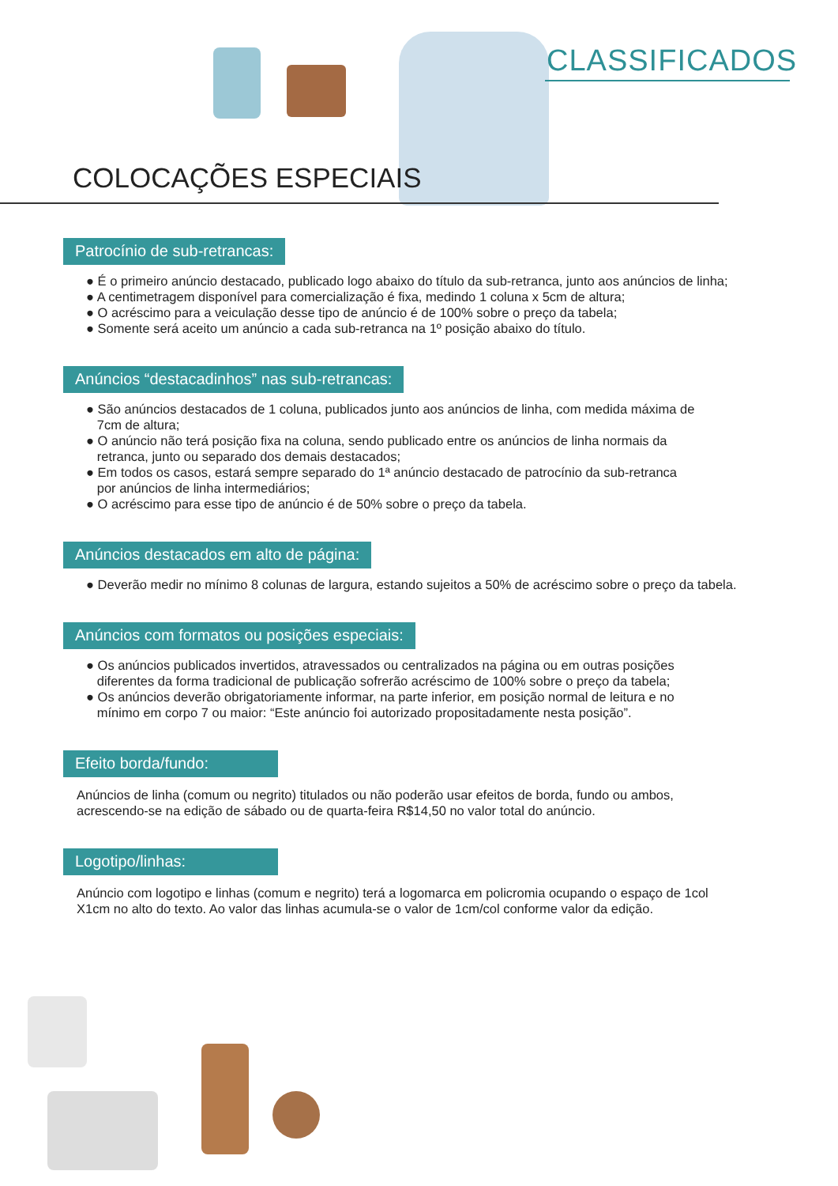CLASSIFICADOS
COLOCAÇÕES ESPECIAIS
Patrocínio de sub-retrancas:
● É o primeiro anúncio destacado, publicado logo abaixo do título da sub-retranca, junto aos anúncios de linha;
● A centimetragem disponível para comercialização é fixa, medindo 1 coluna x 5cm de altura;
● O acréscimo para a veiculação desse tipo de anúncio é de 100% sobre o preço da tabela;
● Somente será aceito um anúncio a cada sub-retranca na 1º posição abaixo do título.
Anúncios “destacadinhos” nas sub-retrancas:
● São anúncios destacados de 1 coluna, publicados junto aos anúncios de linha, com medida máxima de
7cm de altura;
● O anúncio não terá posição fixa na coluna, sendo publicado entre os anúncios de linha normais da
retranca, junto ou separado dos demais destacados;
● Em todos os casos, estará sempre separado do 1ª anúncio destacado de patrocínio da sub-retranca
por anúncios de linha intermediários;
● O acréscimo para esse tipo de anúncio é de 50% sobre o preço da tabela.
Anúncios destacados em alto de página:
● Deverão medir no mínimo 8 colunas de largura, estando sujeitos a 50% de acréscimo sobre o preço da tabela.
Anúncios com formatos ou posições especiais:
● Os anúncios publicados invertidos, atravessados ou centralizados na página ou em outras posições
diferentes da forma tradicional de publicação sofrerão acréscimo de 100% sobre o preço da tabela;
● Os anúncios deverão obrigatoriamente informar, na parte inferior, em posição normal de leitura e no
mínimo em corpo 7 ou maior: “Este anúncio foi autorizado propositadamente nesta posição”.
Efeito borda/fundo:
Anúncios de linha (comum ou negrito) titulados ou não poderão usar efeitos de borda, fundo ou ambos, acrescendo-se na edição de sábado ou de quarta-feira R$14,50 no valor total do anúncio.
Logotipo/linhas:
Anúncio com logotipo e linhas (comum e negrito) terá a logomarca em policromia ocupando o espaço de 1col X1cm no alto do texto. Ao valor das linhas acumula-se o valor de 1cm/col conforme valor da edição.